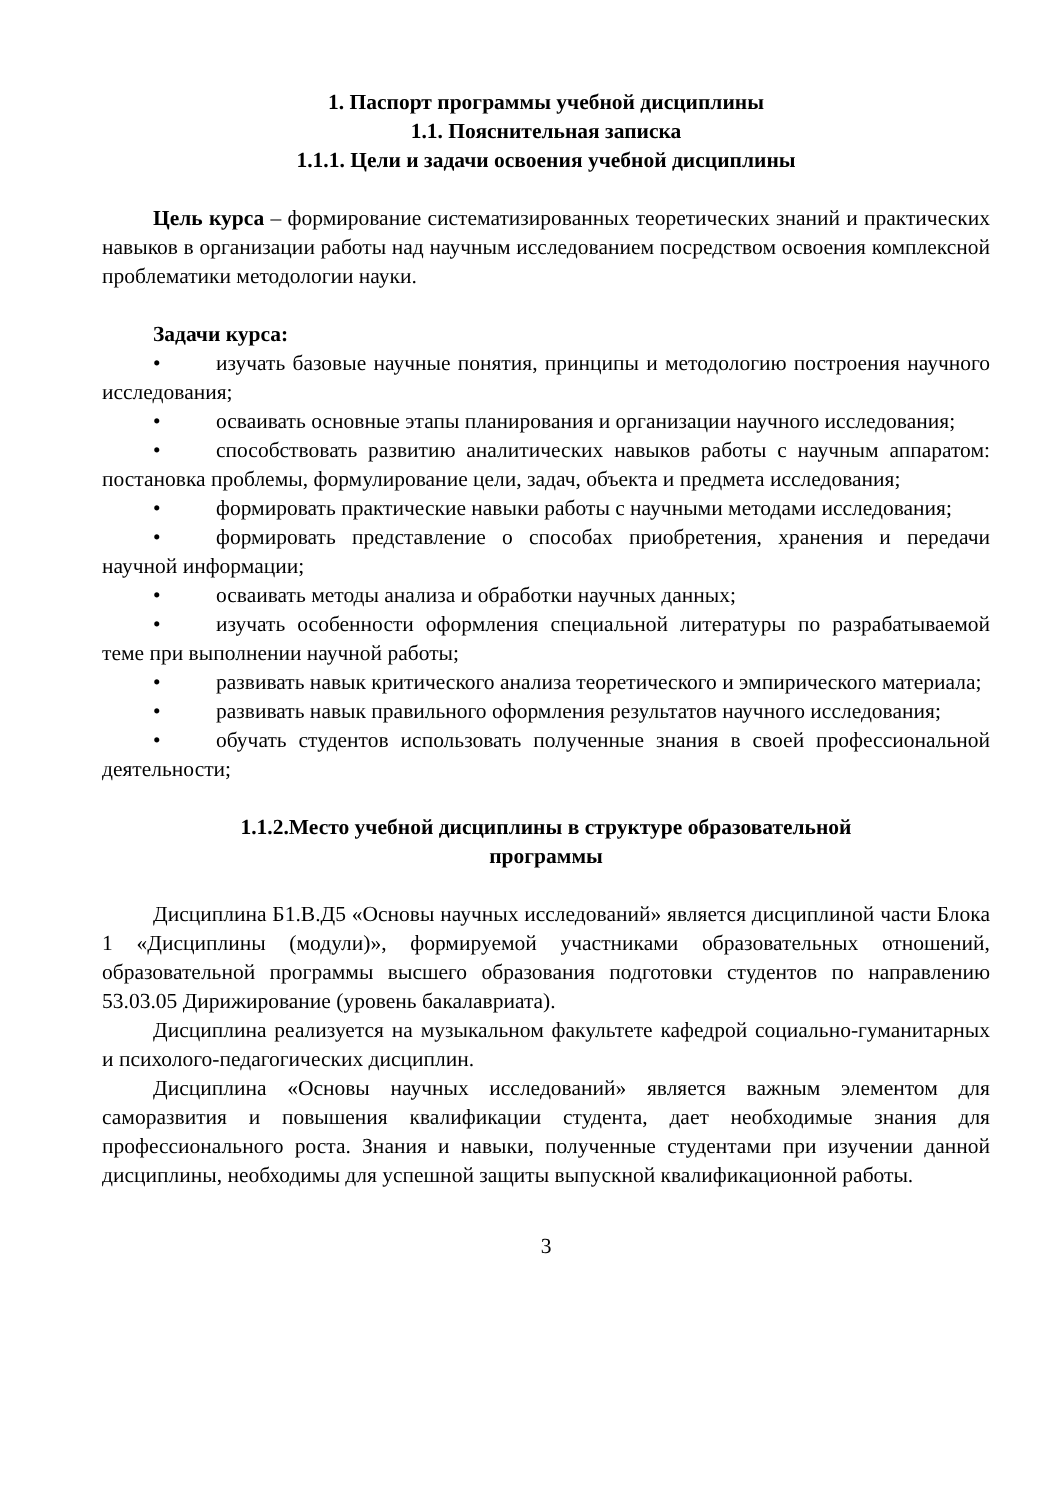1. Паспорт программы учебной дисциплины
1.1. Пояснительная записка
1.1.1. Цели и задачи освоения учебной дисциплины
Цель курса – формирование систематизированных теоретических знаний и практических навыков в организации работы над научным исследованием посредством освоения комплексной проблематики методологии науки.
Задачи курса:
• изучать базовые научные понятия, принципы и методологию построения научного исследования;
• осваивать основные этапы планирования и организации научного исследования;
• способствовать развитию аналитических навыков работы с научным аппаратом: постановка проблемы, формулирование цели, задач, объекта и предмета исследования;
• формировать практические навыки работы с научными методами исследования;
• формировать представление о способах приобретения, хранения и передачи научной информации;
• осваивать методы анализа и обработки научных данных;
• изучать особенности оформления специальной литературы по разрабатываемой теме при выполнении научной работы;
• развивать навык критического анализа теоретического и эмпирического материала;
• развивать навык правильного оформления результатов научного исследования;
• обучать студентов использовать полученные знания в своей профессиональной деятельности;
1.1.2.Место учебной дисциплины в структуре образовательной
программы
Дисциплина Б1.В.Д5 «Основы научных исследований» является дисциплиной части Блока 1 «Дисциплины (модули)», формируемой участниками образовательных отношений, образовательной программы высшего образования подготовки студентов по направлению 53.03.05 Дирижирование (уровень бакалавриата).
Дисциплина реализуется на музыкальном факультете кафедрой социально-гуманитарных и психолого-педагогических дисциплин.
Дисциплина «Основы научных исследований» является важным элементом для саморазвития и повышения квалификации студента, дает необходимые знания для профессионального роста. Знания и навыки, полученные студентами при изучении данной дисциплины, необходимы для успешной защиты выпускной квалификационной работы.
3